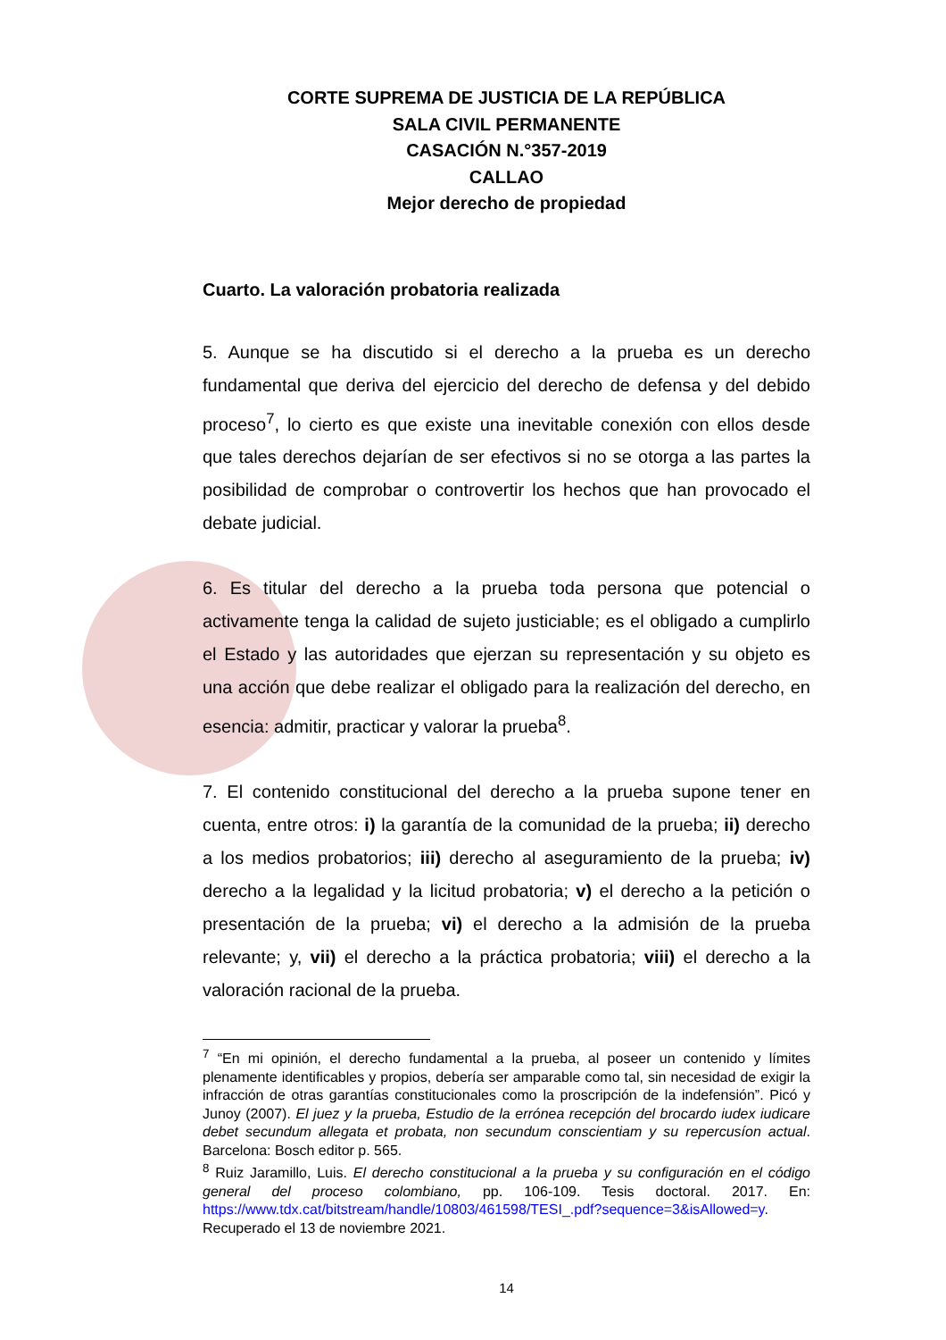CORTE SUPREMA DE JUSTICIA DE LA REPÚBLICA
SALA CIVIL PERMANENTE
CASACIÓN N.°357-2019
CALLAO
Mejor derecho de propiedad
Cuarto. La valoración probatoria realizada
5. Aunque se ha discutido si el derecho a la prueba es un derecho fundamental que deriva del ejercicio del derecho de defensa y del debido proceso<sup>7</sup>, lo cierto es que existe una inevitable conexión con ellos desde que tales derechos dejarían de ser efectivos si no se otorga a las partes la posibilidad de comprobar o controvertir los hechos que han provocado el debate judicial.
6. Es titular del derecho a la prueba toda persona que potencial o activamente tenga la calidad de sujeto justiciable; es el obligado a cumplirlo el Estado y las autoridades que ejerzan su representación y su objeto es una acción que debe realizar el obligado para la realización del derecho, en esencia: admitir, practicar y valorar la prueba<sup>8</sup>.
7. El contenido constitucional del derecho a la prueba supone tener en cuenta, entre otros: i) la garantía de la comunidad de la prueba; ii) derecho a los medios probatorios; iii) derecho al aseguramiento de la prueba; iv) derecho a la legalidad y la licitud probatoria; v) el derecho a la petición o presentación de la prueba; vi) el derecho a la admisión de la prueba relevante; y, vii) el derecho a la práctica probatoria; viii) el derecho a la valoración racional de la prueba.
<sup>7</sup> “En mi opinión, el derecho fundamental a la prueba, al poseer un contenido y límites plenamente identificables y propios, debería ser amparable como tal, sin necesidad de exigir la infracción de otras garantías constitucionales como la proscripción de la indefensión”. Picó y Junoy (2007). El juez y la prueba, Estudio de la errónea recepción del brocardo iudex iudicare debet secundum allegata et probata, non secundum conscientiam y su repercusíon actual. Barcelona: Bosch editor p. 565.
<sup>8</sup> Ruiz Jaramillo, Luis. El derecho constitucional a la prueba y su configuración en el código general del proceso colombiano, pp. 106-109. Tesis doctoral. 2017. En: https://www.tdx.cat/bitstream/handle/10803/461598/TESI_.pdf?sequence=3&isAllowed=y. Recuperado el 13 de noviembre 2021.
14